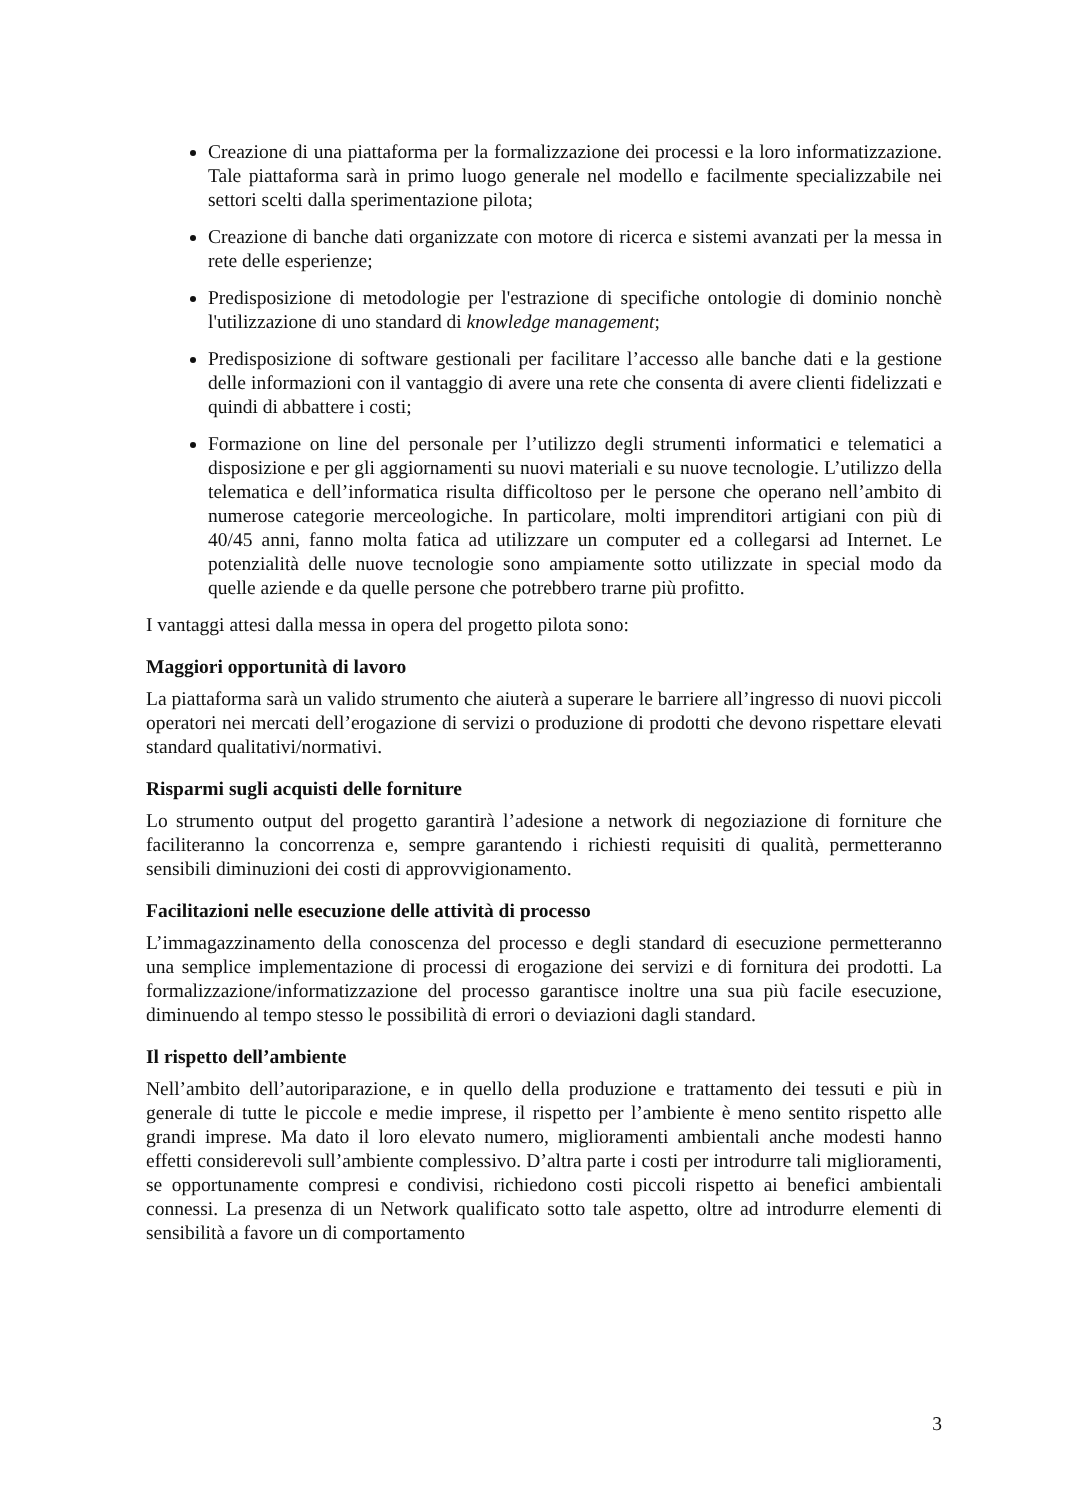Creazione di una piattaforma per la formalizzazione dei processi e la loro informatizzazione. Tale piattaforma sarà in primo luogo generale nel modello e facilmente specializzabile nei settori scelti dalla sperimentazione pilota;
Creazione di banche dati organizzate con motore di ricerca e sistemi avanzati per la messa in rete delle esperienze;
Predisposizione di metodologie per l'estrazione di specifiche ontologie di dominio nonchè l'utilizzazione di uno standard di knowledge management;
Predisposizione di software gestionali per facilitare l’accesso alle banche dati e la gestione delle informazioni con il vantaggio di avere una rete che consenta di avere clienti fidelizzati e quindi di abbattere i costi;
Formazione on line del personale per l’utilizzo degli strumenti informatici e telematici a disposizione e per gli aggiornamenti su nuovi materiali e su nuove tecnologie. L’utilizzo della telematica e dell’informatica risulta difficoltoso per le persone che operano nell’ambito di numerose categorie merceologiche. In particolare, molti imprenditori artigiani con più di 40/45 anni, fanno molta fatica ad utilizzare un computer ed a collegarsi ad Internet. Le potenzialità delle nuove tecnologie sono ampiamente sotto utilizzate in special modo da quelle aziende e da quelle persone che potrebbero trarne più profitto.
I vantaggi attesi dalla messa in opera del progetto pilota sono:
Maggiori opportunità di lavoro
La piattaforma sarà un valido strumento che aiuterà a superare le barriere all’ingresso di nuovi piccoli operatori nei mercati dell’erogazione di servizi o produzione di prodotti che devono rispettare elevati standard qualitativi/normativi.
Risparmi sugli acquisti delle forniture
Lo strumento output del progetto garantirà l’adesione a network di negoziazione di forniture che faciliteranno la concorrenza e, sempre garantendo i richiesti requisiti di qualità, permetteranno sensibili diminuzioni dei costi di approvvigionamento.
Facilitazioni nelle esecuzione delle attività di processo
L’immagazzinamento della conoscenza del processo e degli standard di esecuzione permetteranno una semplice implementazione di processi di erogazione dei servizi e di fornitura dei prodotti. La formalizzazione/informatizzazione del processo garantisce inoltre una sua più facile esecuzione, diminuendo al tempo stesso le possibilità di errori o deviazioni dagli standard.
Il rispetto dell’ambiente
Nell’ambito dell’autoriparazione, e in quello della produzione e trattamento dei tessuti e più in generale di tutte le piccole e medie imprese, il rispetto per l’ambiente è meno sentito rispetto alle grandi imprese. Ma dato il loro elevato numero, miglioramenti ambientali anche modesti hanno effetti considerevoli sull’ambiente complessivo. D’altra parte i costi per introdurre tali miglioramenti, se opportunamente compresi e condivisi, richiedono costi piccoli rispetto ai benefici ambientali connessi. La presenza di un Network qualificato sotto tale aspetto, oltre ad introdurre elementi di sensibilità a favore un di comportamento
3